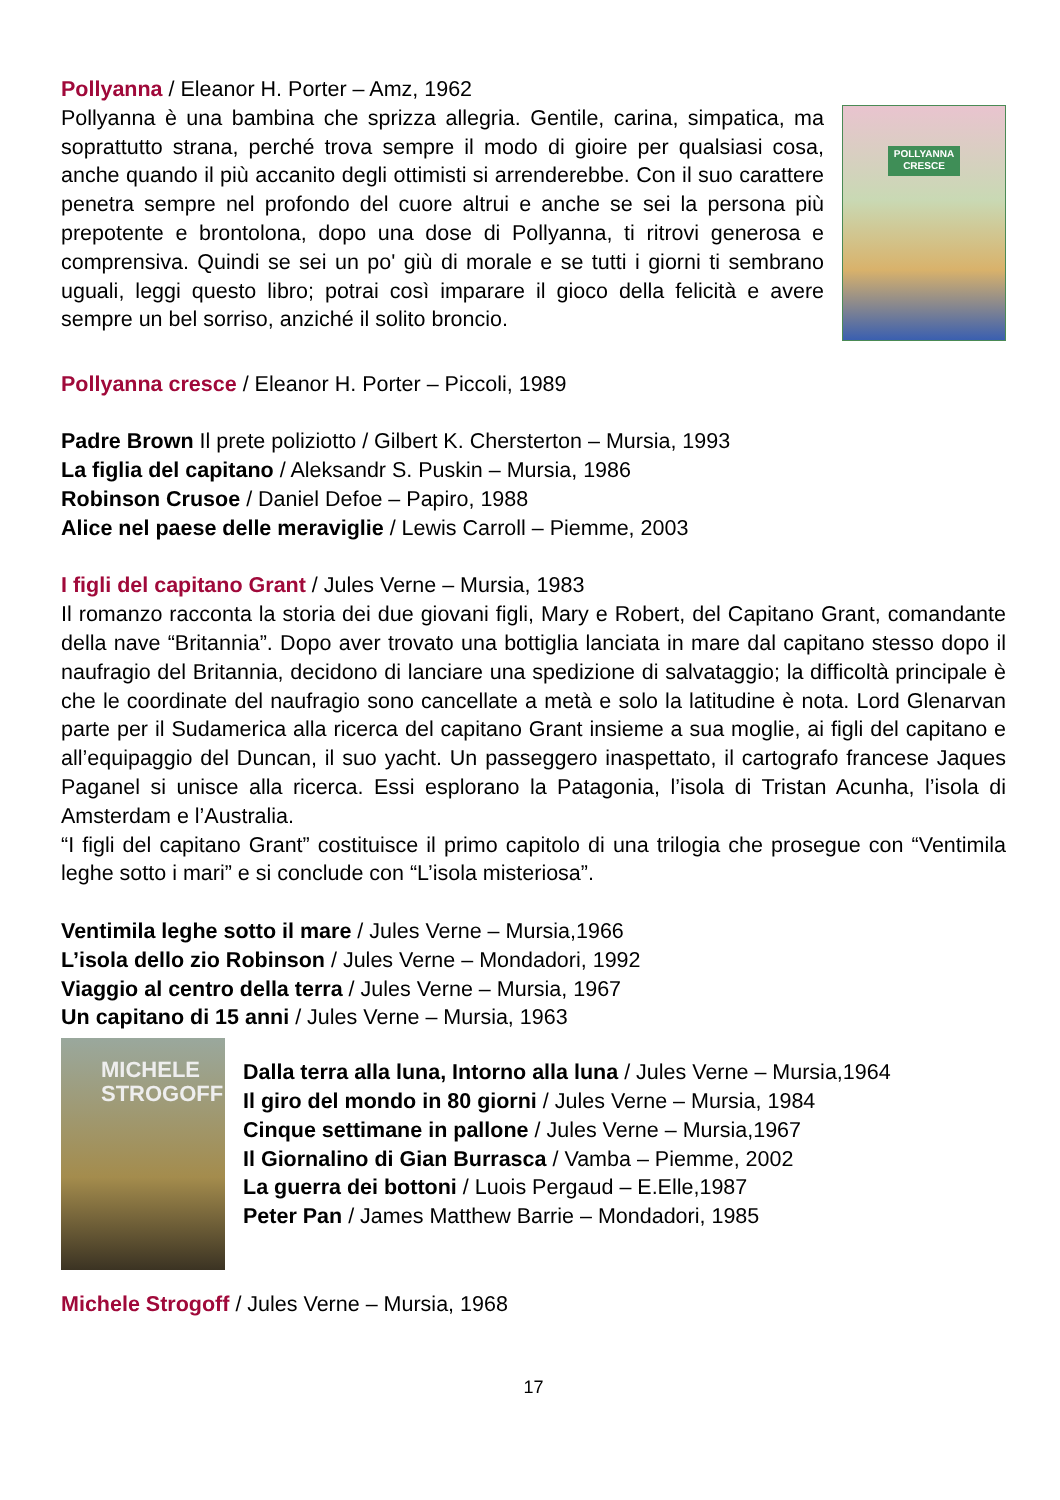Pollyanna / Eleanor H. Porter – Amz, 1962
Pollyanna è una bambina che sprizza allegria. Gentile, carina, simpatica, ma soprattutto strana, perché trova sempre il modo di gioire per qualsiasi cosa, anche quando il più accanito degli ottimisti si arrenderebbe. Con il suo carattere penetra sempre nel profondo del cuore altrui e anche se sei la persona più prepotente e brontolona, dopo una dose di Pollyanna, ti ritrovi generosa e comprensiva. Quindi se sei un po' giù di morale e se tutti i giorni ti sembrano uguali, leggi questo libro; potrai così imparare il gioco della felicità e avere sempre un bel sorriso, anziché il solito broncio.
POLLYANNA
CRESCE
Pollyanna cresce / Eleanor H. Porter – Piccoli, 1989
Padre Brown Il prete poliziotto / Gilbert K. Chersterton – Mursia, 1993
La figlia del capitano / Aleksandr S. Puskin – Mursia, 1986
Robinson Crusoe / Daniel Defoe – Papiro, 1988
Alice nel paese delle meraviglie / Lewis Carroll – Piemme, 2003
I figli del capitano Grant / Jules Verne – Mursia, 1983
Il romanzo racconta la storia dei due giovani figli, Mary e Robert, del Capitano Grant, comandante della nave “Britannia”. Dopo aver trovato una bottiglia lanciata in mare dal capitano stesso dopo il naufragio del Britannia, decidono di lanciare una spedizione di salvataggio; la difficoltà principale è che le coordinate del naufragio sono cancellate a metà e solo la latitudine è nota. Lord Glenarvan parte per il Sudamerica alla ricerca del capitano Grant insieme a sua moglie, ai figli del capitano e all’equipaggio del Duncan, il suo yacht. Un passeggero inaspettato, il cartografo francese Jaques Paganel si unisce alla ricerca. Essi esplorano la Patagonia, l’isola di Tristan Acunha, l’isola di Amsterdam e l’Australia.
“I figli del capitano Grant” costituisce il primo capitolo di una trilogia che prosegue con “Ventimila leghe sotto i mari” e si conclude con “L’isola misteriosa”.
Ventimila leghe sotto il mare / Jules Verne – Mursia,1966
L’isola dello zio Robinson / Jules Verne – Mondadori, 1992
Viaggio al centro della terra / Jules Verne – Mursia, 1967
Un capitano di 15 anni / Jules Verne – Mursia, 1963
MICHELE
STROGOFF
Dalla terra alla luna, Intorno alla luna / Jules Verne – Mursia,1964
Il giro del mondo in 80 giorni / Jules Verne – Mursia, 1984
Cinque settimane in pallone / Jules Verne – Mursia,1967
Il Giornalino di Gian Burrasca / Vamba – Piemme, 2002
La guerra dei bottoni / Luois Pergaud – E.Elle,1987
Peter Pan / James Matthew Barrie – Mondadori, 1985
Michele Strogoff / Jules Verne – Mursia, 1968
17